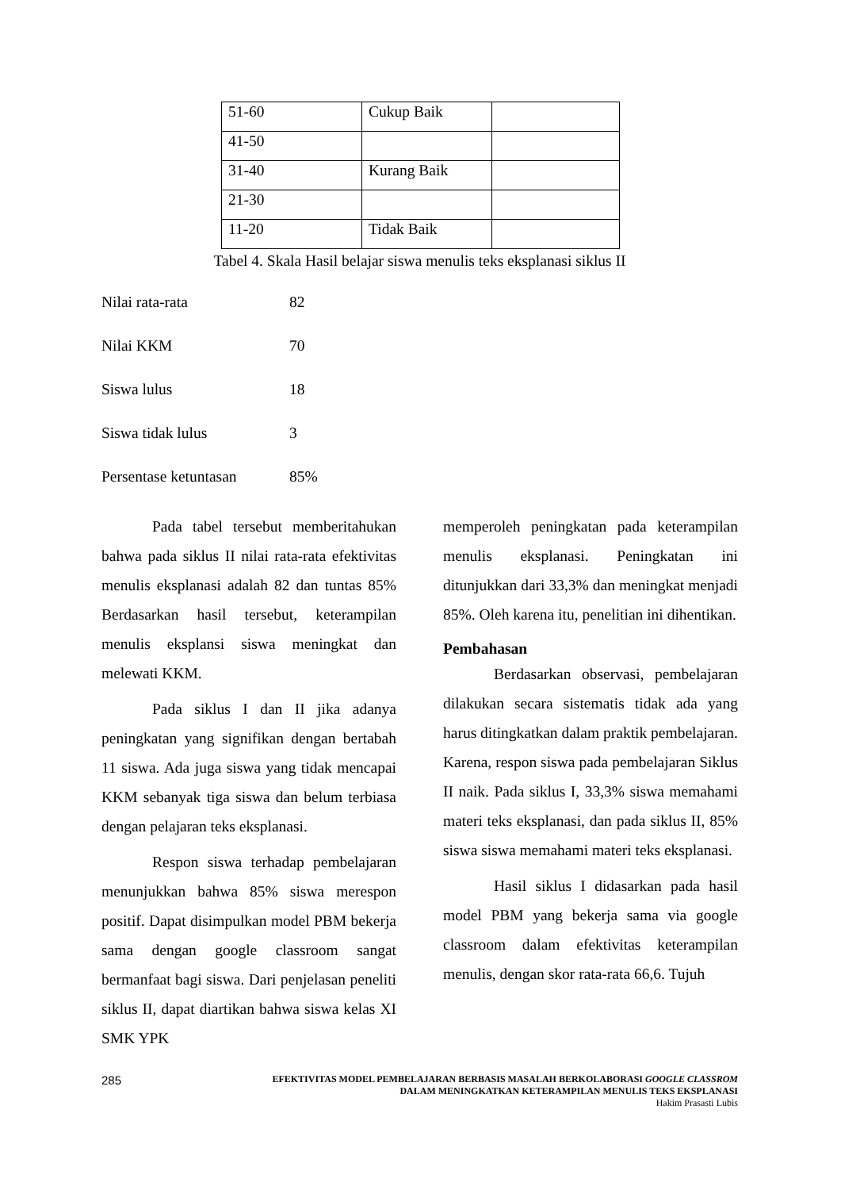| 51-60 | Cukup Baik | |
| 41-50 | | |
| 31-40 | Kurang Baik | |
| 21-30 | | |
| 11-20 | Tidak Baik | |
Tabel 4. Skala Hasil belajar siswa menulis teks eksplanasi siklus II
Nilai rata-rata 82
Nilai KKM 70
Siswa lulus 18
Siswa tidak lulus 3
Persentase ketuntasan 85%
Pada tabel tersebut memberitahukan bahwa pada siklus II nilai rata-rata efektivitas menulis eksplanasi adalah 82 dan tuntas 85% Berdasarkan hasil tersebut, keterampilan menulis eksplansi siswa meningkat dan melewati KKM.
Pada siklus I dan II jika adanya peningkatan yang signifikan dengan bertabah 11 siswa. Ada juga siswa yang tidak mencapai KKM sebanyak tiga siswa dan belum terbiasa dengan pelajaran teks eksplanasi.
Respon siswa terhadap pembelajaran menunjukkan bahwa 85% siswa merespon positif. Dapat disimpulkan model PBM bekerja sama dengan google classroom sangat bermanfaat bagi siswa. Dari penjelasan peneliti siklus II, dapat diartikan bahwa siswa kelas XI SMK YPK
memperoleh peningkatan pada keterampilan menulis eksplanasi. Peningkatan ini ditunjukkan dari 33,3% dan meningkat menjadi 85%. Oleh karena itu, penelitian ini dihentikan.
Pembahasan
Berdasarkan observasi, pembelajaran dilakukan secara sistematis tidak ada yang harus ditingkatkan dalam praktik pembelajaran. Karena, respon siswa pada pembelajaran Siklus II naik. Pada siklus I, 33,3% siswa memahami materi teks eksplanasi, dan pada siklus II, 85% siswa siswa memahami materi teks eksplanasi.
Hasil siklus I didasarkan pada hasil model PBM yang bekerja sama via google classroom dalam efektivitas keterampilan menulis, dengan skor rata-rata 66,6. Tujuh
285
EFEKTIVITAS MODEL PEMBELAJARAN BERBASIS MASALAH BERKOLABORASI GOOGLE CLASSROM
DALAM MENINGKATKAN KETERAMPILAN MENULIS TEKS EKSPLANASI
Hakim Prasasti Lubis